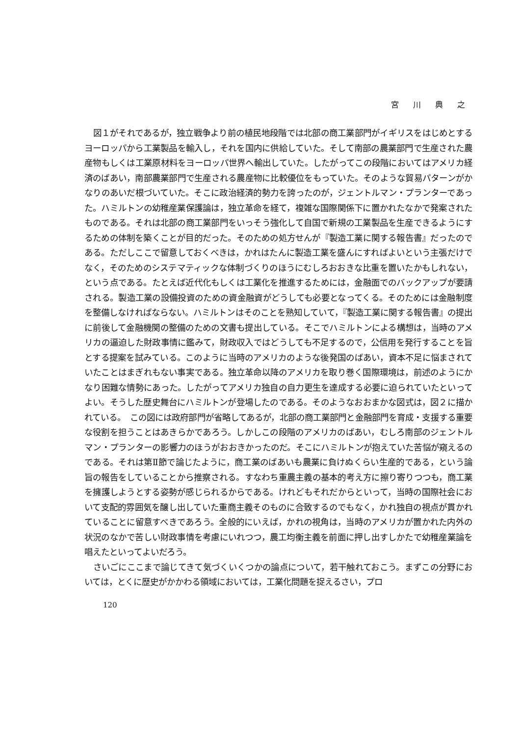宮 川 典 之
図１がそれであるが，独立戦争より前の植民地段階では北部の商工業部門がイギリスをはじめとするヨーロッパから工業製品を輸入し，それを国内に供給していた。そして南部の農業部門で生産された農産物もしくは工業原材料をヨーロッパ世界へ輸出していた。したがってこの段階においてはアメリカ経済のばあい，南部農業部門で生産される農産物に比較優位をもっていた。そのような貿易パターンがかなりのあいだ根づいていた。そこに政治経済的勢力を誇ったのが，ジェントルマン・プランターであった。ハミルトンの幼稚産業保護論は，独立革命を経て，複雑な国際関係下に置かれたなかで発案されたものである。それは北部の商工業部門をいっそう強化して自国で新規の工業製品を生産できるようにするための体制を築くことが目的だった。そのための処方せんが『製造工業に関する報告書』だったのである。ただしここで留意しておくべきは，かれはたんに製造工業を盛んにすればよいという主張だけでなく，そのためのシステマティックな体制づくりのほうにむしろおおきな比重を置いたかもしれない，という点である。たとえば近代化もしくは工業化を推進するためには，金融面でのバックアップが要請される。製造工業の設備投資のための資金融資がどうしても必要となってくる。そのためには金融制度を整備しなければならない。ハミルトンはそのことを熟知していて，『製造工業に関する報告書』の提出に前後して金融機関の整備のための文書も提出している。そこでハミルトンによる構想は，当時のアメリカの逼迫した財政事情に鑑みて，財政収入ではどうしても不足するので，公信用を発行することを旨とする提案を試みている。このように当時のアメリカのような後発国のばあい，資本不足に悩まされていたことはまぎれもない事実である。独立革命以降のアメリカを取り巻く国際環境は，前述のようにかなり困難な情勢にあった。したがってアメリカ独自の自力更生を達成する必要に迫られていたといってよい。そうした歴史舞台にハミルトンが登場したのである。そのようなおおまかな図式は，図２に描かれている。　この図には政府部門が省略してあるが，北部の商工業部門と金融部門を育成・支援する重要な役割を担うことはあきらかであろう。しかしこの段階のアメリカのばあい，むしろ南部のジェントルマン・プランターの影響力のほうがおおきかったのだ。そこにハミルトンが抱えていた苦悩が窺えるのである。それは第Ⅱ節で論じたように，商工業のばあいも農業に負けぬくらい生産的である，という論旨の報告をしていることから推察される。すなわち重農主義の基本的考え方に擦り寄りつつも，商工業を擁護しようとする姿勢が感じられるからである。けれどもそれだからといって，当時の国際社会において支配的雰囲気を醸し出していた重商主義そのものに合致するのでもなく，かれ独自の視点が貫かれていることに留意すべきであろう。全般的にいえば，かれの視角は，当時のアメリカが置かれた内外の状況のなかで苦しい財政事情を考慮にいれつつ，農工均衡主義を前面に押し出すしかたで幼稚産業論を唱えたといってよいだろう。
さいごにここまで論じてきて気づくいくつかの論点について，若干触れておこう。まずこの分野においては，とくに歴史がかかわる領域においては，工業化問題を捉えるさい，プロ
120